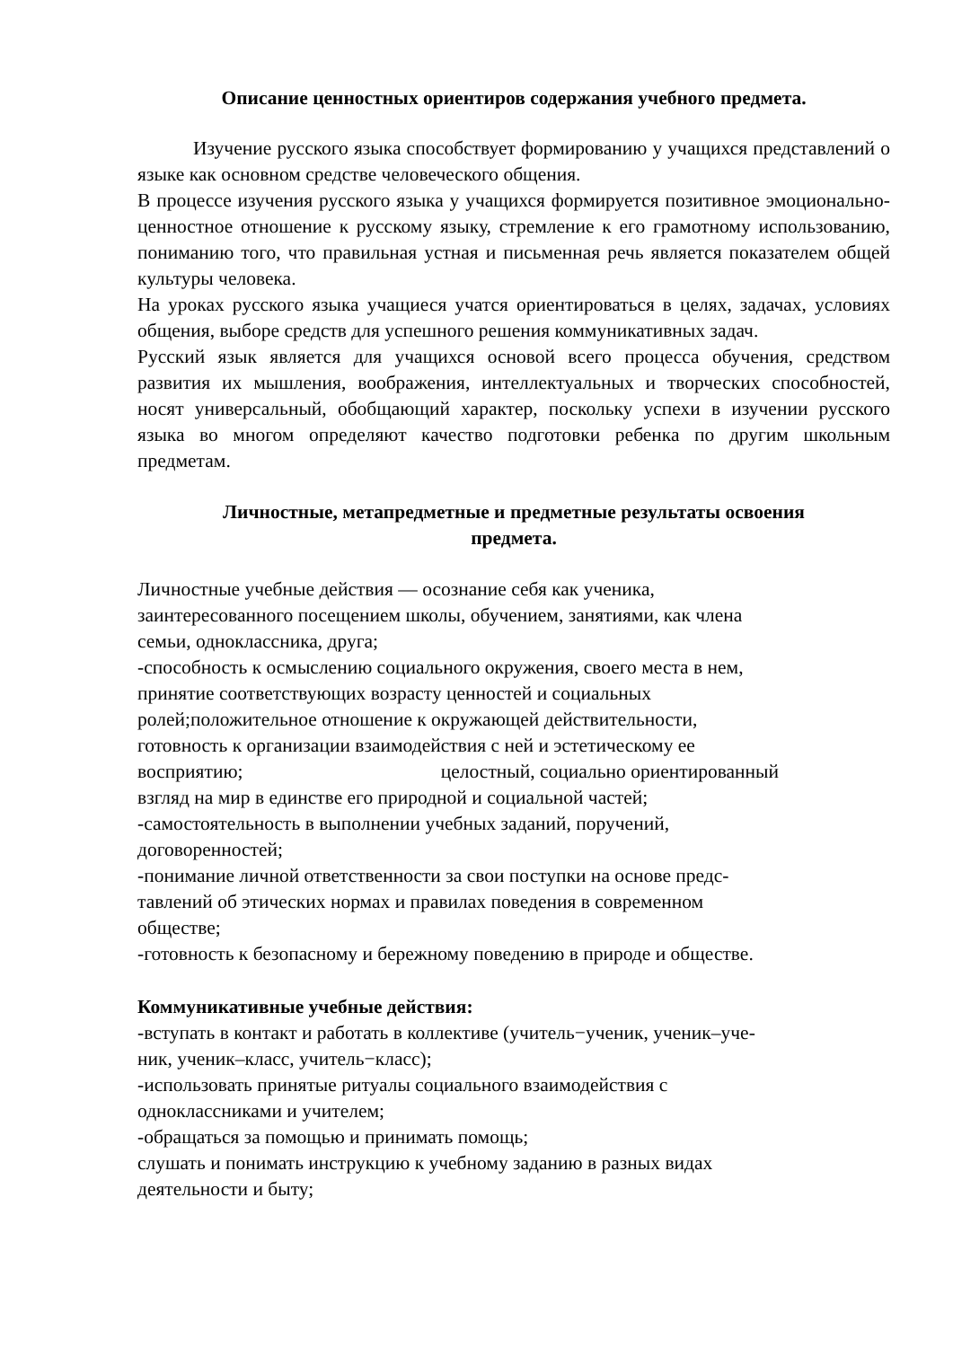Описание ценностных ориентиров содержания учебного предмета.
Изучение русского языка способствует формированию у учащихся представлений о языке как основном средстве человеческого общения.
В процессе изучения русского языка у учащихся формируется позитивное эмоционально-ценностное отношение к русскому языку, стремление к его грамотному использованию, пониманию того, что правильная устная и письменная речь является показателем общей культуры человека.
На уроках русского языка учащиеся учатся ориентироваться в целях, задачах, условиях общения, выборе средств для успешного решения коммуникативных задач.
Русский язык является для учащихся основой всего процесса обучения, средством развития их мышления, воображения, интеллектуальных и творческих способностей, носят универсальный, обобщающий характер, поскольку успехи в изучении русского языка во многом определяют качество подготовки ребенка по другим школьным предметам.
Личностные, метапредметные и предметные результаты освоения
предмета.
Личностные учебные действия — осознание себя как ученика,
заинтересованного посещением школы, обучением, занятиями, как члена
семьи, одноклассника, друга;
-способность к осмыслению социального окружения, своего места в нем,
принятие соответствующих возрасту ценностей и социальных
ролей;положительное отношение к окружающей действительности,
готовность к организации взаимодействия с ней и эстетическому ее
восприятию; целостный, социально ориентированный
взгляд на мир в единстве его природной и социальной частей;
-самостоятельность в выполнении учебных заданий, поручений,
договоренностей;
-понимание личной ответственности за свои поступки на основе предс-
тавлений об этических нормах и правилах поведения в современном
обществе;
-готовность к безопасному и бережному поведению в природе и обществе.
Коммуникативные учебные действия:
-вступать в контакт и работать в коллективе (учитель−ученик, ученик–уче-
ник, ученик–класс, учитель−класс);
-использовать принятые ритуалы социального взаимодействия с
одноклассниками и учителем;
-обращаться за помощью и принимать помощь;
слушать и понимать инструкцию к учебному заданию в разных видах
деятельности и быту;